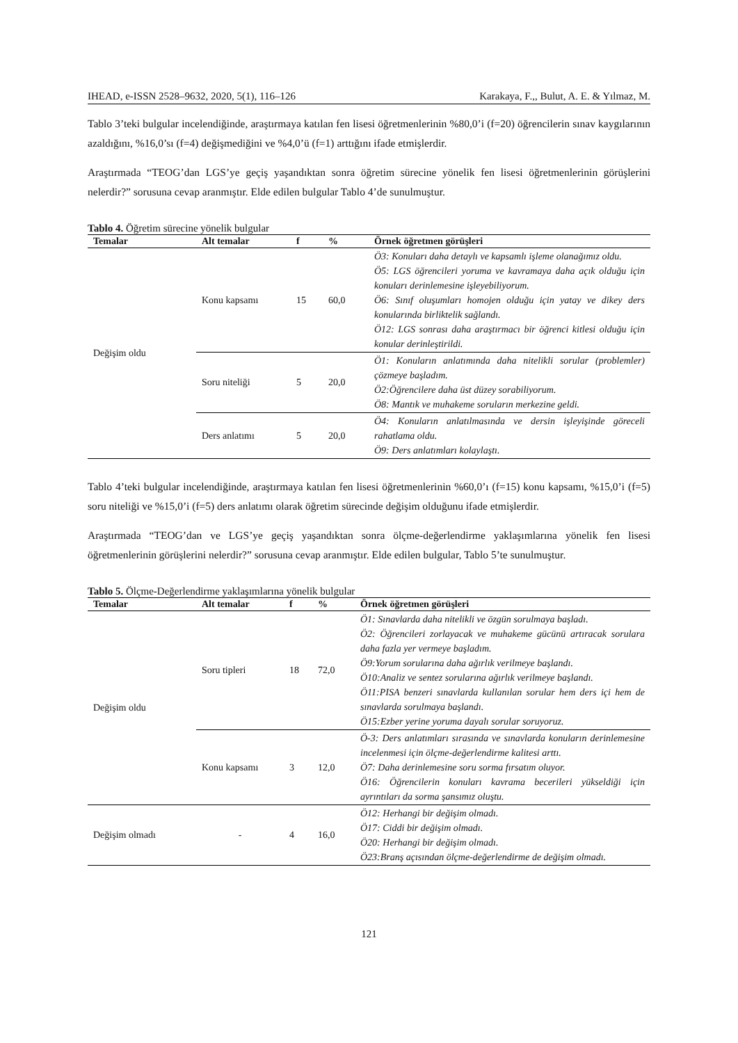IHEAD, e-ISSN 2528–9632, 2020, 5(1), 116–126 Karakaya, F.,, Bulut, A. E. & Yılmaz, M.
Tablo 3’teki bulgular incelendiğinde, araştırmaya katılan fen lisesi öğretmenlerinin %80,0’i (f=20) öğrencilerin sınav kaygılarının azaldığını, %16,0’sı (f=4) değişmediğini ve %4,0’ü (f=1) arttığını ifade etmişlerdir.
Araştırmada “TEOG’dan LGS’ye geçiş yaşandıktan sonra öğretim sürecine yönelik fen lisesi öğretmenlerinin görüşlerini nelerdir?” sorusuna cevap aranmıştır. Elde edilen bulgular Tablo 4’de sunulmuştur.
Tablo 4. Öğretim sürecine yönelik bulgular
| Temalar | Alt temalar | f | % | Örnek öğretmen görüşleri |
| --- | --- | --- | --- | --- |
| Değişim oldu | Konu kapsamı | 15 | 60,0 | Ö3: Konuları daha detaylı ve kapsamlı işleme olanağımız oldu. Ö5: LGS öğrencileri yoruma ve kavramaya daha açık olduğu için konuları derinlemesine işleyebiliyorum. Ö6: Sınıf oluşumları homojen olduğu için yatay ve dikey ders konularında birliktelik sağlandı. Ö12: LGS sonrası daha araştırmacı bir öğrenci kitlesi olduğu için konular derinleştirildi. |
| | Soru niteliği | 5 | 20,0 | Ö1: Konuların anlatımında daha nitelikli sorular (problemler) çözmeye başladım. Ö2:Öğrencilere daha üst düzey sorabiliyorum. Ö8: Mantık ve muhakeme soruların merkezine geldi. |
| | Ders anlatımı | 5 | 20,0 | Ö4: Konuların anlatılmasında ve dersin işleyişinde göreceli rahatlama oldu. Ö9: Ders anlatımları kolaylaştı. |
Tablo 4’teki bulgular incelendiğinde, araştırmaya katılan fen lisesi öğretmenlerinin %60,0’ı (f=15) konu kapsamı, %15,0’i (f=5) soru niteliği ve %15,0’i (f=5) ders anlatımı olarak öğretim sürecinde değişim olduğunu ifade etmişlerdir.
Araştırmada “TEOG’dan ve LGS’ye geçiş yaşandıktan sonra ölçme-değerlendirme yaklaşımlarına yönelik fen lisesi öğretmenlerinin görüşlerini nelerdir?” sorusuna cevap aranmıştır. Elde edilen bulgular, Tablo 5’te sunulmuştur.
Tablo 5. Ölçme-Değerlendirme yaklaşımlarına yönelik bulgular
| Temalar | Alt temalar | f | % | Örnek öğretmen görüşleri |
| --- | --- | --- | --- | --- |
| Değişim oldu | Soru tipleri | 18 | 72,0 | Ö1: Sınavlarda daha nitelikli ve özgün sorulmaya başladı. Ö2: Öğrencileri zorlayacak ve muhakeme gücünü artıracak sorulara daha fazla yer vermeye başladım. Ö9:Yorum sorularına daha ağırlık verilmeye başlandı. Ö10:Analiz ve sentez sorularına ağırlık verilmeye başlandı. Ö11:PISA benzeri sınavlarda kullanılan sorular hem ders içi hem de sınavlarda sorulmaya başlandı. Ö15:Ezber yerine yoruma dayalı sorular soruyoruz. |
| | Konu kapsamı | 3 | 12,0 | Ö-3: Ders anlatımları sırasında ve sınavlarda konuların derinlemesine incelenmesi için ölçme-değerlendirme kalitesi arttı. Ö7: Daha derinlemesine soru sorma fırsatım oluyor. Ö16: Öğrencilerin konuları kavrama becerileri yükseldiği için ayrıntıları da sorma şansımız oluştu. |
| Değişim olmadı | - | 4 | 16,0 | Ö12: Herhangi bir değişim olmadı. Ö17: Ciddi bir değişim olmadı. Ö20: Herhangi bir değişim olmadı. Ö23:Branş açısından ölçme-değerlendirme de değişim olmadı. |
121